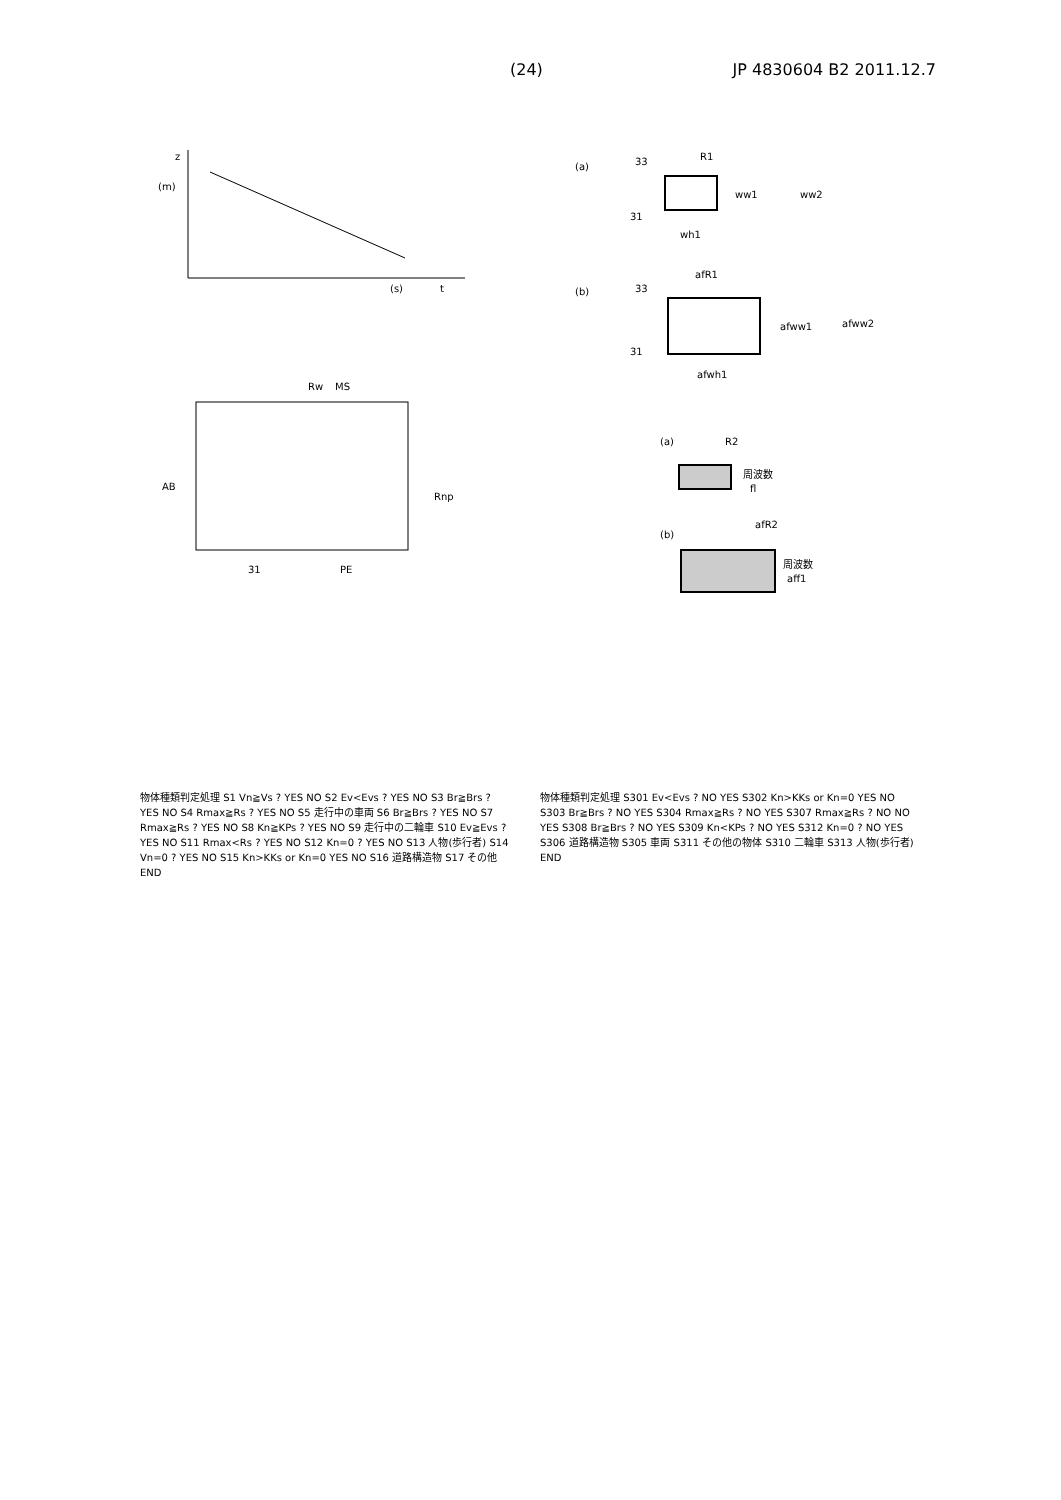(24) JP 4830604 B2 2011.12.7
z
(m)
(s)
t
(a)
33
R1
ww1
ww2
31
wh1
(b)
33
afR1
afww1
afww2
31
afwh1
Rw
MS
AB
Rnp
31
PE
(a)
R2
周波数
fl
(b)
afR2
周波数
aff1
物体種類判定処理 S1 Vn≧Vs ? YES NO S2 Ev<Evs ? YES NO S3 Br≧Brs ? YES NO S4 Rmax≧Rs ? YES NO S5 走行中の車両 S6 Br≧Brs ? YES NO S7 Rmax≧Rs ? YES NO S8 Kn≧KPs ? YES NO S9 走行中の二輪車 S10 Ev≧Evs ? YES NO S11 Rmax<Rs ? YES NO S12 Kn=0 ? YES NO S13 人物(歩行者) S14 Vn=0 ? YES NO S15 Kn>KKs or Kn=0 YES NO S16 道路構造物 S17 その他 END
物体種類判定処理 S301 Ev<Evs ? NO YES S302 Kn>KKs or Kn=0 YES NO S303 Br≧Brs ? NO YES S304 Rmax≧Rs ? NO YES S307 Rmax≧Rs ? NO NO YES S308 Br≧Brs ? NO YES S309 Kn<KPs ? NO YES S312 Kn=0 ? NO YES S306 道路構造物 S305 車両 S311 その他の物体 S310 二輪車 S313 人物(歩行者) END